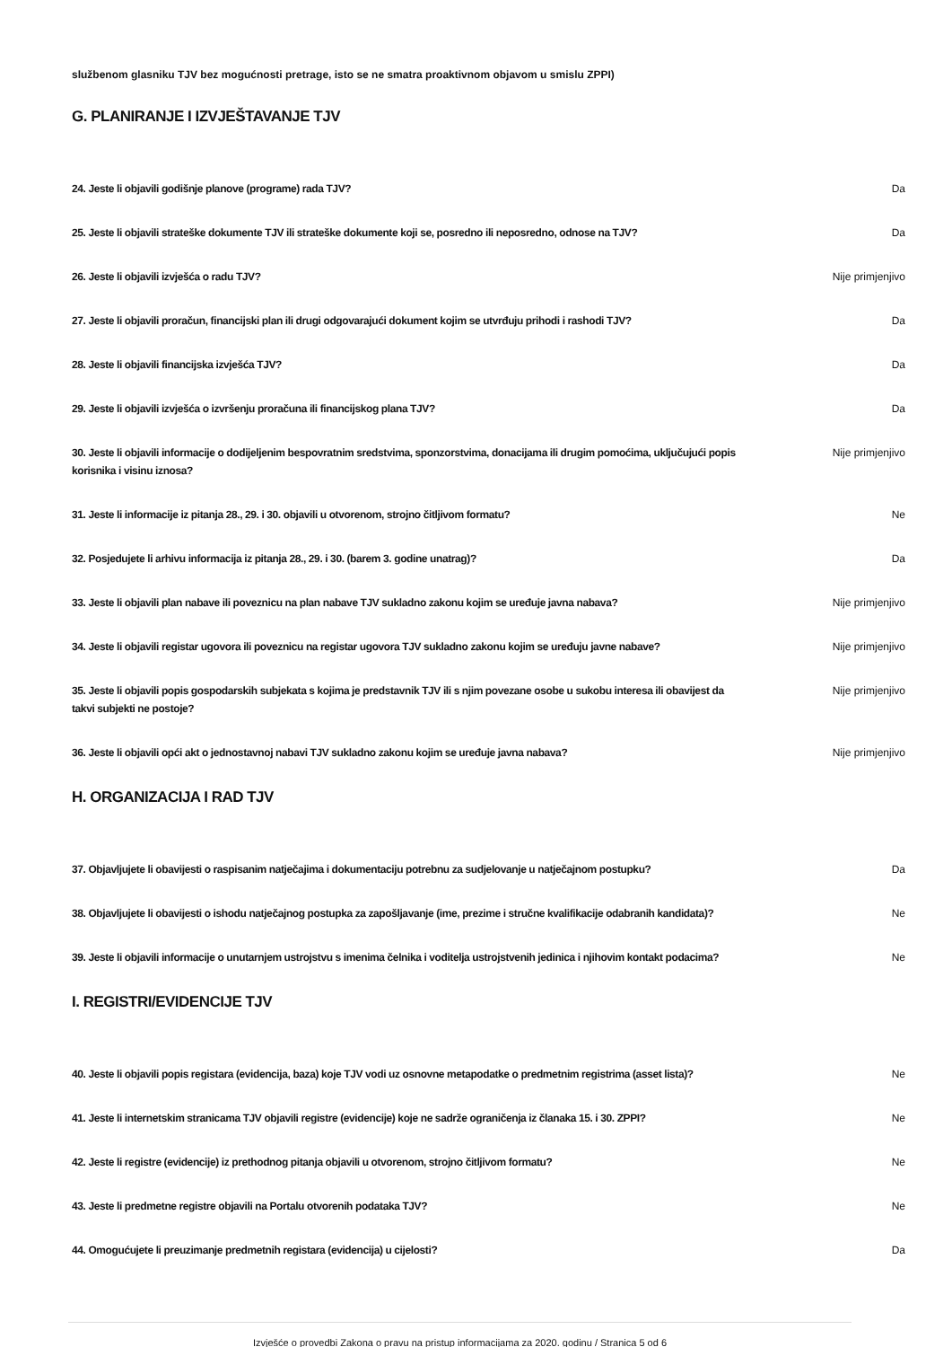službenom glasniku TJV bez mogućnosti pretrage, isto se ne smatra proaktivnom objavom u smislu ZPPI)
G. PLANIRANJE I IZVJEŠTAVANJE TJV
24. Jeste li objavili godišnje planove (programe) rada TJV? Da
25. Jeste li objavili strateške dokumente TJV ili strateške dokumente koji se, posredno ili neposredno, odnose na TJV? Da
26. Jeste li objavili izvješća o radu TJV? Nije primjenjivo
27. Jeste li objavili proračun, financijski plan ili drugi odgovarajući dokument kojim se utvrđuju prihodi i rashodi TJV? Da
28. Jeste li objavili financijska izvješća TJV? Da
29. Jeste li objavili izvješća o izvršenju proračuna ili financijskog plana TJV? Da
30. Jeste li objavili informacije o dodijeljenim bespovratnim sredstvima, sponzorstvima, donacijama ili drugim pomoćima, uključujući popis korisnika i visinu iznosa? Nije primjenjivo
31. Jeste li informacije iz pitanja 28., 29. i 30. objavili u otvorenom, strojno čitljivom formatu? Ne
32. Posjedujete li arhivu informacija iz pitanja 28., 29. i 30. (barem 3. godine unatrag)? Da
33. Jeste li objavili plan nabave ili poveznicu na plan nabave TJV sukladno zakonu kojim se uređuje javna nabava? Nije primjenjivo
34. Jeste li objavili registar ugovora ili poveznicu na registar ugovora TJV sukladno zakonu kojim se uređuju javne nabave? Nije primjenjivo
35. Jeste li objavili popis gospodarskih subjekata s kojima je predstavnik TJV ili s njim povezane osobe u sukobu interesa ili obavijest da takvi subjekti ne postoje? Nije primjenjivo
36. Jeste li objavili opći akt o jednostavnoj nabavi TJV sukladno zakonu kojim se uređuje javna nabava? Nije primjenjivo
H. ORGANIZACIJA I RAD TJV
37. Objavljujete li obavijesti o raspisanim natječajima i dokumentaciju potrebnu za sudjelovanje u natječajnom postupku? Da
38. Objavljujete li obavijesti o ishodu natječajnog postupka za zapošljavanje (ime, prezime i stručne kvalifikacije odabranih kandidata)? Ne
39. Jeste li objavili informacije o unutarnjem ustrojstvu s imenima čelnika i voditelja ustrojstvenih jedinica i njihovim kontakt podacima? Ne
I. REGISTRI/EVIDENCIJE TJV
40. Jeste li objavili popis registara (evidencija, baza) koje TJV vodi uz osnovne metapodatke o predmetnim registrima (asset lista)? Ne
41. Jeste li internetskim stranicama TJV objavili registre (evidencije) koje ne sadrže ograničenja iz članaka 15. i 30. ZPPI? Ne
42. Jeste li registre (evidencije) iz prethodnog pitanja objavili u otvorenom, strojno čitljivom formatu? Ne
43. Jeste li predmetne registre objavili na Portalu otvorenih podataka TJV? Ne
44. Omogućujete li preuzimanje predmetnih registara (evidencija) u cijelosti? Da
Izvješće o provedbi Zakona o pravu na pristup informacijama za 2020. godinu / Stranica 5 od 6